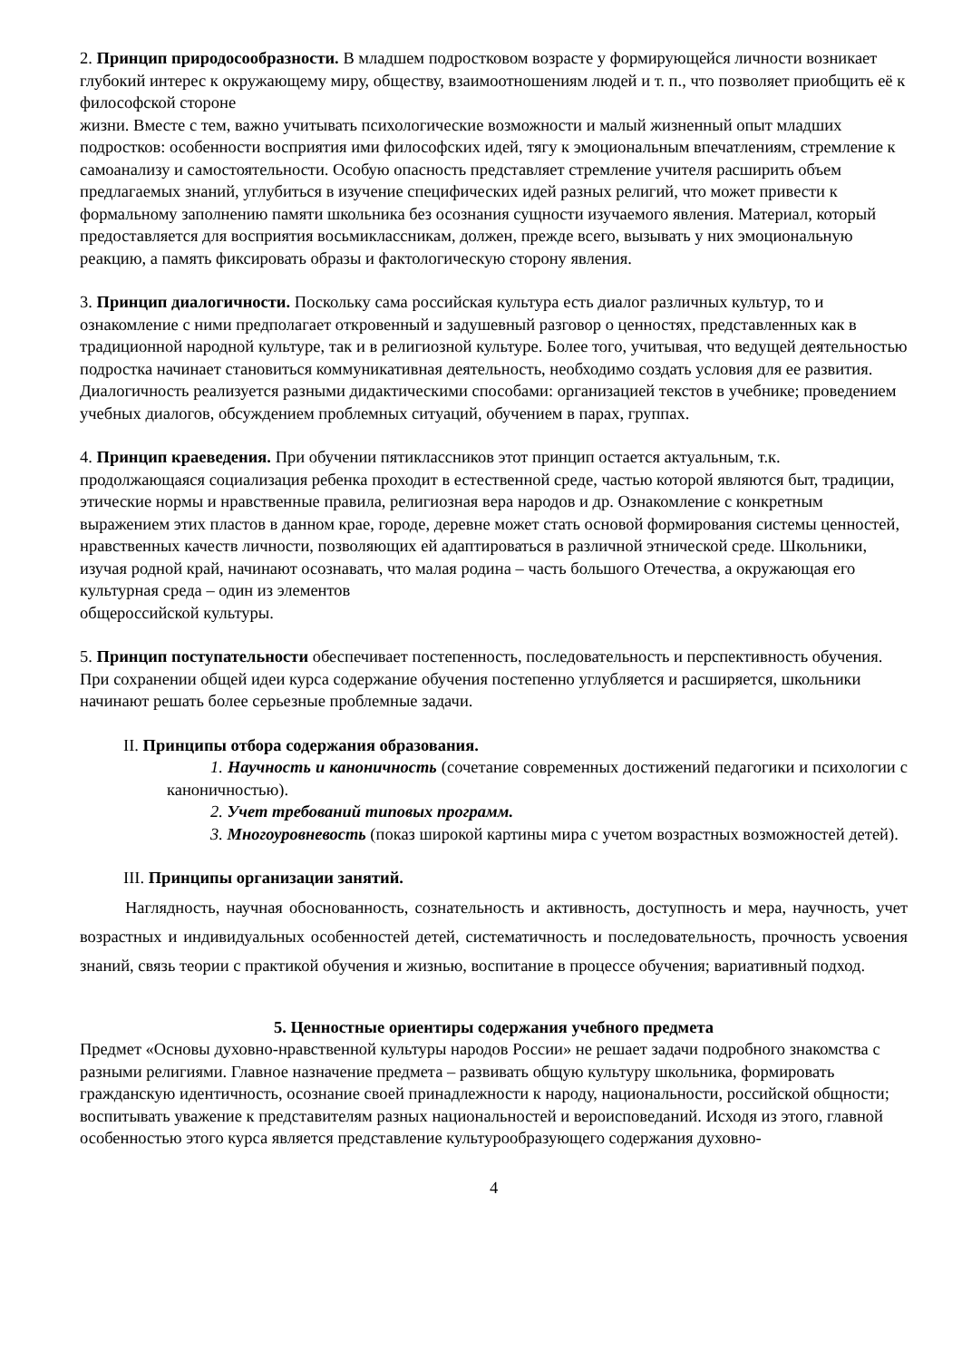2. Принцип природосообразности. В младшем подростковом возрасте у формирующейся личности возникает глубокий интерес к окружающему миру, обществу, взаимоотношениям людей и т. п., что позволяет приобщить её к философской стороне
жизни. Вместе с тем, важно учитывать психологические возможности и малый жизненный опыт младших подростков: особенности восприятия ими философских идей, тягу к эмоциональным впечатлениям, стремление к самоанализу и самостоятельности. Особую опасность представляет стремление учителя расширить объем предлагаемых знаний, углубиться в изучение специфических идей разных религий, что может привести к формальному заполнению памяти школьника без осознания сущности изучаемого явления. Материал, который предоставляется для восприятия восьмиклассникам, должен, прежде всего, вызывать у них эмоциональную реакцию, а память фиксировать образы и фактологическую сторону явления.
3. Принцип диалогичности. Поскольку сама российская культура есть диалог различных культур, то и ознакомление с ними предполагает откровенный и задушевный разговор о ценностях, представленных как в традиционной народной культуре, так и в религиозной культуре. Более того, учитывая, что ведущей деятельностью подростка начинает становиться коммуникативная деятельность, необходимо создать условия для ее развития. Диалогичность реализуется разными дидактическими способами: организацией текстов в учебнике; проведением учебных диалогов, обсуждением проблемных ситуаций, обучением в парах, группах.
4. Принцип краеведения. При обучении пятиклассников этот принцип остается актуальным, т.к. продолжающаяся социализация ребенка проходит в естественной среде, частью которой являются быт, традиции, этические нормы и нравственные правила, религиозная вера народов и др. Ознакомление с конкретным выражением этих пластов в данном крае, городе, деревне может стать основой формирования системы ценностей, нравственных качеств личности, позволяющих ей адаптироваться в различной этнической среде. Школьники, изучая родной край, начинают осознавать, что малая родина – часть большого Отечества, а окружающая его культурная среда – один из элементов
общероссийской культуры.
5. Принцип поступательности обеспечивает постепенность, последовательность и перспективность обучения. При сохранении общей идеи курса содержание обучения постепенно углубляется и расширяется, школьники начинают решать более серьезные проблемные задачи.
II. Принципы отбора содержания образования.
1. Научность и каноничность (сочетание современных достижений педагогики и психологии с каноничностью).
2. Учет требований типовых программ.
3. Многоуровневость (показ широкой картины мира с учетом возрастных возможностей детей).
III. Принципы организации занятий.
Наглядность, научная обоснованность, сознательность и активность, доступность и мера, научность, учет возрастных и индивидуальных особенностей детей, систематичность и последовательность, прочность усвоения знаний, связь теории с практикой обучения и жизнью, воспитание в процессе обучения; вариативный подход.
5. Ценностные ориентиры содержания учебного предмета
Предмет «Основы духовно-нравственной культуры народов России» не решает задачи подробного знакомства с разными религиями. Главное назначение предмета – развивать общую культуру школьника, формировать гражданскую идентичность, осознание своей принадлежности к народу, национальности, российской общности; воспитывать уважение к представителям разных национальностей и вероисповеданий. Исходя из этого, главной особенностью этого курса является представление культурообразующего содержания духовно-
4